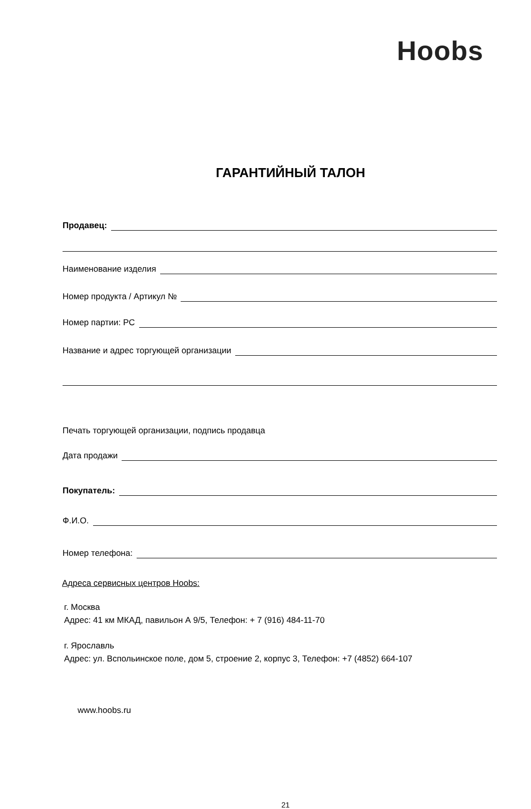Hoobs
ГАРАНТИЙНЫЙ ТАЛОН
Продавец:
Наименование изделия
Номер продукта / Артикул №
Номер партии: PC
Название и адрес торгующей организации
Печать торгующей организации, подпись продавца
Дата продажи
Покупатель:
Ф.И.О.
Номер телефона:
Адреса сервисных центров Hoobs:
г. Москва
Адрес: 41 км МКАД, павильон А 9/5, Телефон: + 7 (916) 484-11-70
г. Ярославль
Адрес: ул. Вспольинское поле, дом 5, строение 2, корпус 3, Телефон: +7 (4852) 664-107
www.hoobs.ru
21